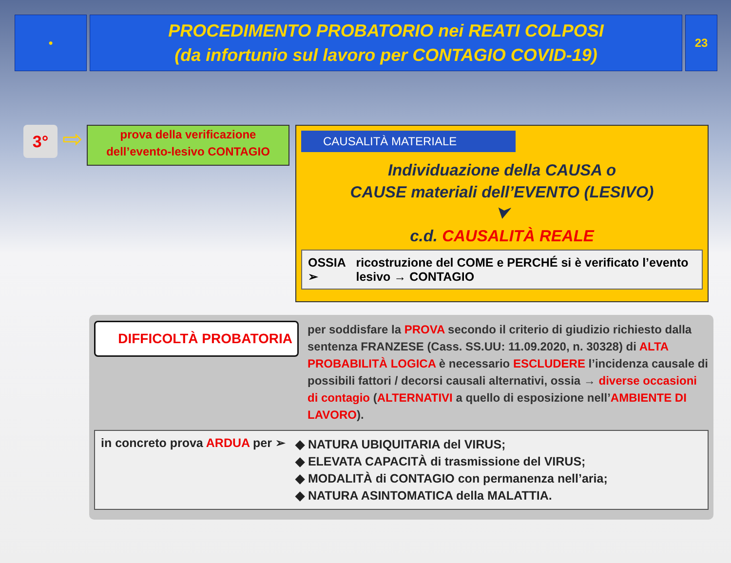●
PROCEDIMENTO PROBATORIO nei REATI COLPOSI
(da infortunio sul lavoro per CONTAGIO COVID-19)
23
3°
⇨
prova della verificazione
dell’evento-lesivo CONTAGIO
CAUSALITÀ MATERIALE
Individuazione della CAUSA o
CAUSE materiali dell’EVENTO (LESIVO)
⮟
c.d. CAUSALITÀ REALE
OSSIA ➢ ricostruzione del COME e PERCHÉ si è verificato l’evento lesivo → CONTAGIO
DIFFICOLTÀ PROBATORIA
per soddisfare la PROVA secondo il criterio di giudizio richiesto dalla sentenza FRANZESE (Cass. SS.UU: 11.09.2020, n. 30328) di ALTA PROBABILITÀ LOGICA è necessario ESCLUDERE l’incidenza causale di possibili fattori / decorsi causali alternativi, ossia → diverse occasioni di contagio (ALTERNATIVI a quello di esposizione nell’AMBIENTE DI LAVORO).
in concreto prova ARDUA per ➢
◆ NATURA UBIQUITARIA del VIRUS;
◆ ELEVATA CAPACITÀ di trasmissione del VIRUS;
◆ MODALITÀ di CONTAGIO con permanenza nell’aria;
◆ NATURA ASINTOMATICA della MALATTIA.